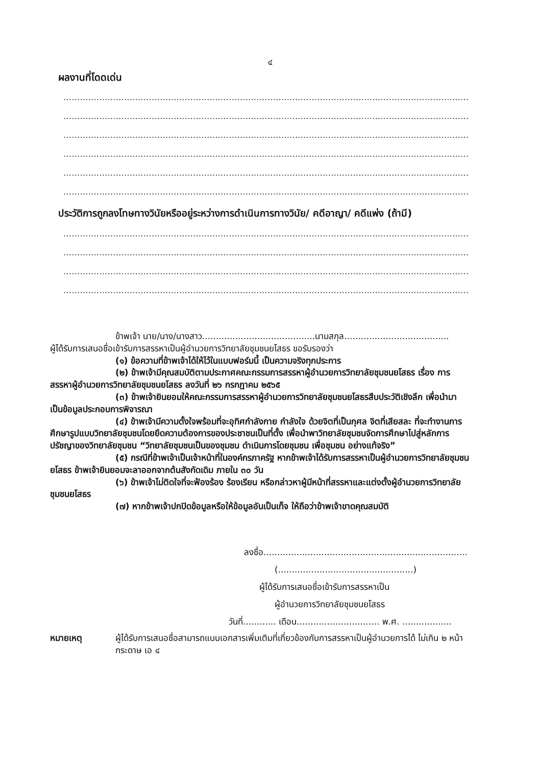๔
ผลงานที่โดดเด่น
.......................................................................................................................................................
.......................................................................................................................................................
.......................................................................................................................................................
.......................................................................................................................................................
.......................................................................................................................................................
.......................................................................................................................................................
ประวัติการถูกลงโทษทางวินัยหรืออยู่ระหว่างการดำเนินการทางวินัย/ คดีอาญา/ คดีแพ่ง (ถ้ามี)
.......................................................................................................................................................
.......................................................................................................................................................
.......................................................................................................................................................
.......................................................................................................................................................
ข้าพเจ้า นาย/นาง/นางสาว.........................................นามสกุล......................................
ผู้ได้รับการเสนอชื่อเข้ารับการสรรหาเป็นผู้อำนวยการวิทยาลัยชุมชนยโสธร ขอรับรองว่า
(๑) ข้อความที่ข้าพเจ้าได้ให้ไว้ในแบบฟอร์มนี้ เป็นความจริงทุกประการ
(๒) ข้าพเจ้ามีคุณสมบัติตามประกาศคณะกรรมการสรรหาผู้อำนวยการวิทยาลัยชุมชนยโสธร เรื่อง การสรรหาผู้อำนวยการวิทยาลัยชุมชนยโสธร ลงวันที่ ๒๖ กรกฎาคม ๒๕๖๕
(๓) ข้าพเจ้ายินยอมให้คณะกรรมการสรรหาผู้อำนวยการวิทยาลัยชุมชนยโสธรสืบประวัติเชิงลึก เพื่อนำมาเป็นข้อมูลประกอบการพิจารณา
(๔) ข้าพเจ้ามีความตั้งใจพร้อมที่จะอุทิศกำลังกาย กำลังใจ ด้วยจิตที่เป็นกุศล จิตที่เสียสละ ที่จะทำงานการศึกษารูปแบบวิทยาลัยชุมชนโดยยึดความต้องการของประชาชนเป็นที่ตั้ง เพื่อนำพาวิทยาลัยชุมชนจัดการศึกษาไปสู่หลักการ ปรัชญาของวิทยาลัยชุมชน “วิทยาลัยชุมชนเป็นของชุมชน ดำเนินการโดยชุมชน เพื่อชุมชน อย่างแท้จริง”
(๕) กรณีที่ข้าพเจ้าเป็นเจ้าหน้าที่ในองค์กรภาครัฐ หากข้าพเจ้าได้รับการสรรหาเป็นผู้อำนวยการวิทยาลัยชุมชนยโสธร ข้าพเจ้ายินยอมจะลาออกจากต้นสังกัดเดิม ภายใน ๓๐ วัน
(๖) ข้าพเจ้าไม่ติดใจที่จะฟ้องร้อง ร้องเรียน หรือกล่าวหาผู้มีหน้าที่สรรหาและแต่งตั้งผู้อำนวยการวิทยาลัยชุมชนยโสธร
(๗) หากข้าพเจ้าปกปิดข้อมูลหรือให้ข้อมูลอันเป็นเท็จ ให้ถือว่าข้าพเจ้าขาดคุณสมบัติ
ลงชื่อ..........................................................................
(.................................................)
ผู้ได้รับการเสนอชื่อเข้ารับการสรรหาเป็น
ผู้อำนวยการวิทยาลัยชุมชนยโสธร
วันที่............ เดือน.............................. พ.ศ. ..................
หมายเหตุ ผู้ได้รับการเสนอชื่อสามารถแนบเอกสารเพิ่มเติมที่เกี่ยวข้องกับการสรรหาเป็นผู้อำนวยการได้ ไม่เกิน ๒ หน้ากระดาษ เอ ๔